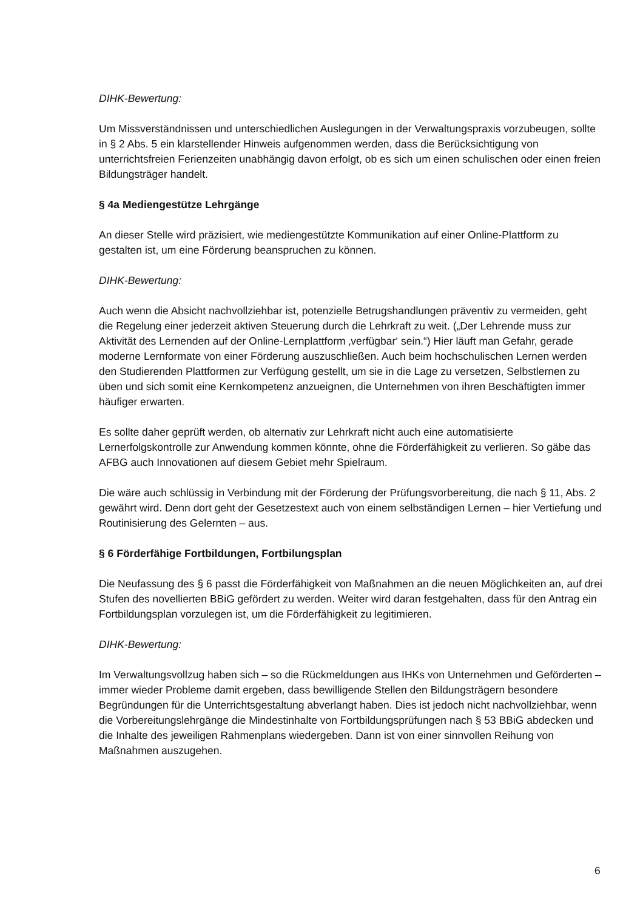DIHK-Bewertung:
Um Missverständnissen und unterschiedlichen Auslegungen in der Verwaltungspraxis vorzubeugen, sollte in § 2 Abs. 5 ein klarstellender Hinweis aufgenommen werden, dass die Berücksichtigung von unterrichtsfreien Ferienzeiten unabhängig davon erfolgt, ob es sich um einen schulischen oder einen freien Bildungsträger handelt.
§ 4a Mediengestütze Lehrgänge
An dieser Stelle wird präzisiert, wie mediengestützte Kommunikation auf einer Online-Plattform zu gestalten ist, um eine Förderung beanspruchen zu können.
DIHK-Bewertung:
Auch wenn die Absicht nachvollziehbar ist, potenzielle Betrugshandlungen präventiv zu vermeiden, geht die Regelung einer jederzeit aktiven Steuerung durch die Lehrkraft zu weit. („Der Lehrende muss zur Aktivität des Lernenden auf der Online-Lernplattform ‚verfügbar‘ sein.“) Hier läuft man Gefahr, gerade moderne Lernformate von einer Förderung auszuschließen. Auch beim hochschulischen Lernen werden den Studierenden Plattformen zur Verfügung gestellt, um sie in die Lage zu versetzen, Selbstlernen zu üben und sich somit eine Kernkompetenz anzueignen, die Unternehmen von ihren Beschäftigten immer häufiger erwarten.
Es sollte daher geprüft werden, ob alternativ zur Lehrkraft nicht auch eine automatisierte Lernerfolgskontrolle zur Anwendung kommen könnte, ohne die Förderfähigkeit zu verlieren. So gäbe das AFBG auch Innovationen auf diesem Gebiet mehr Spielraum.
Die wäre auch schlüssig in Verbindung mit der Förderung der Prüfungsvorbereitung, die nach § 11, Abs. 2 gewährt wird. Denn dort geht der Gesetzestext auch von einem selbständigen Lernen – hier Vertiefung und Routinisierung des Gelernten – aus.
§ 6 Förderfähige Fortbildungen, Fortbilungsplan
Die Neufassung des § 6 passt die Förderfähigkeit von Maßnahmen an die neuen Möglichkeiten an, auf drei Stufen des novellierten BBiG gefördert zu werden. Weiter wird daran festgehalten, dass für den Antrag ein Fortbildungsplan vorzulegen ist, um die Förderfähigkeit zu legitimieren.
DIHK-Bewertung:
Im Verwaltungsvollzug haben sich – so die Rückmeldungen aus IHKs von Unternehmen und Geförderten – immer wieder Probleme damit ergeben, dass bewilligende Stellen den Bildungsträgern besondere Begründungen für die Unterrichtsgestaltung abverlangt haben. Dies ist jedoch nicht nachvollziehbar, wenn die Vorbereitungslehrgänge die Mindestinhalte von Fortbildungsprüfungen nach § 53 BBiG abdecken und die Inhalte des jeweiligen Rahmenplans wiedergeben. Dann ist von einer sinnvollen Reihung von Maßnahmen auszugehen.
6